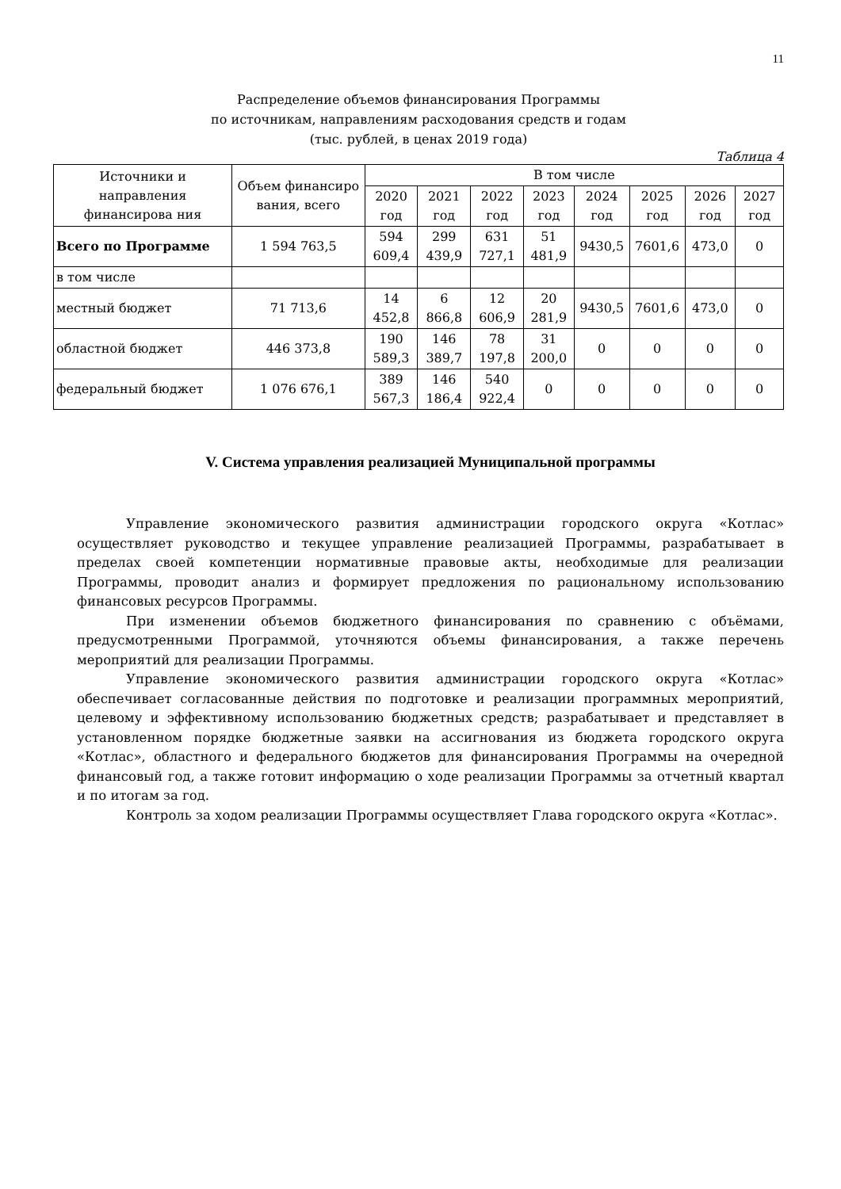11
Распределение объемов финансирования Программы
по источникам, направлениям расходования средств и годам
(тыс. рублей, в ценах 2019 года)
Таблица 4
| Источники и направления финансирова ния | Объем финансиро вания, всего | В том числе | | | | | | | |
| --- | --- | --- | --- | --- | --- | --- | --- | --- | --- |
| | | 2020 год | 2021 год | 2022 год | 2023 год | 2024 год | 2025 год | 2026 год | 2027 год |
| Всего по Программе | 1 594 763,5 | 594 609,4 | 299 439,9 | 631 727,1 | 51 481,9 | 9430,5 | 7601,6 | 473,0 | 0 |
| в том числе | | | | | | | | | |
| местный бюджет | 71 713,6 | 14 452,8 | 6 866,8 | 12 606,9 | 20 281,9 | 9430,5 | 7601,6 | 473,0 | 0 |
| областной бюджет | 446 373,8 | 190 589,3 | 146 389,7 | 78 197,8 | 31 200,0 | 0 | 0 | 0 | 0 |
| федеральный бюджет | 1 076 676,1 | 389 567,3 | 146 186,4 | 540 922,4 | 0 | 0 | 0 | 0 | 0 |
V. Система управления реализацией Муниципальной программы
Управление экономического развития администрации городского округа «Котлас» осуществляет руководство и текущее управление реализацией Программы, разрабатывает в пределах своей компетенции нормативные правовые акты, необходимые для реализации Программы, проводит анализ и формирует предложения по рациональному использованию финансовых ресурсов Программы.
При изменении объемов бюджетного финансирования по сравнению с объёмами, предусмотренными Программой, уточняются объемы финансирования, а также перечень мероприятий для реализации Программы.
Управление экономического развития администрации городского округа «Котлас» обеспечивает согласованные действия по подготовке и реализации программных мероприятий, целевому и эффективному использованию бюджетных средств; разрабатывает и представляет в установленном порядке бюджетные заявки на ассигнования из бюджета городского округа «Котлас», областного и федерального бюджетов для финансирования Программы на очередной финансовый год, а также готовит информацию о ходе реализации Программы за отчетный квартал и по итогам за год.
Контроль за ходом реализации Программы осуществляет Глава городского округа «Котлас».